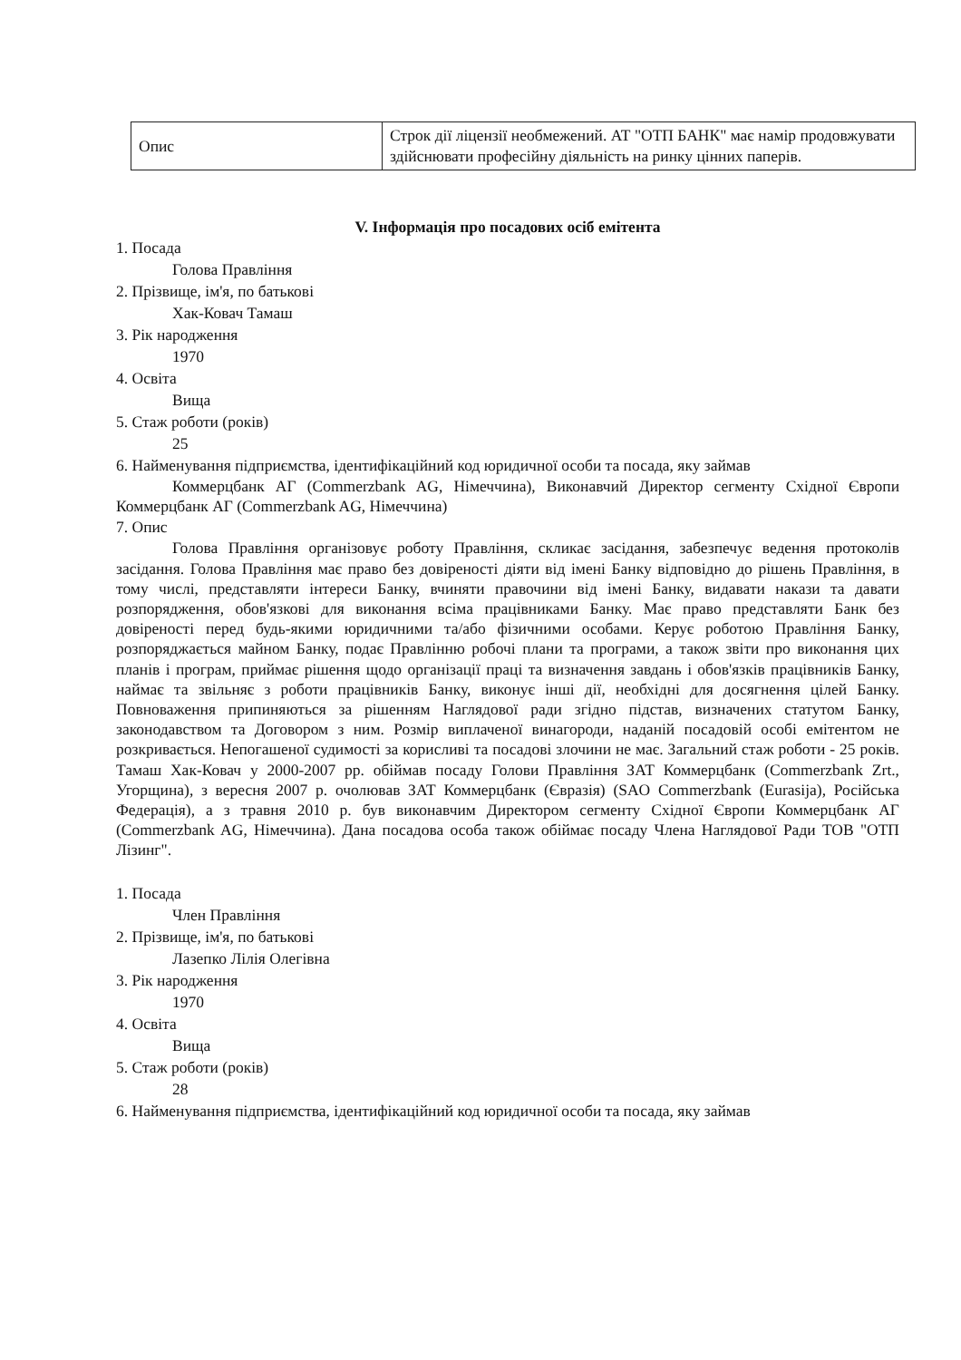| Опис | Строк дії ліцензії необмежений. АТ "ОТП БАНК" має намір продовжувати здійснювати професійну діяльність на ринку цінних паперів. |
V. Інформація про посадових осіб емітента
1. Посада
Голова Правління
2. Прізвище, ім'я, по батькові
Хак-Ковач Тамаш
3. Рік народження
1970
4. Освіта
Вища
5. Стаж роботи (років)
25
6. Найменування підприємства, ідентифікаційний код юридичної особи та посада, яку займав
Коммерцбанк АГ (Commerzbank AG, Німеччина), Виконавчий Директор сегменту Східної Європи Коммерцбанк АГ (Commerzbank AG, Німеччина)
7. Опис
Голова Правління організовує роботу Правління, скликає засідання, забезпечує ведення протоколів засідання. Голова Правління має право без довіреності діяти від імені Банку відповідно до рішень Правління, в тому числі, представляти інтереси Банку, вчиняти правочини від імені Банку, видавати накази та давати розпорядження, обов'язкові для виконання всіма працівниками Банку. Має право представляти Банк без довіреності перед будь-якими юридичними та/або фізичними особами. Керує роботою Правління Банку, розпоряджається майном Банку, подає Правлінню робочі плани та програми, а також звіти про виконання цих планів і програм, приймає рішення щодо організації праці та визначення завдань і обов'язків працівників Банку, наймає та звільняє з роботи працівників Банку, виконує інші дії, необхідні для досягнення цілей Банку. Повноваження припиняються за рішенням Наглядової ради згідно підстав, визначених статутом Банку, законодавством та Договором з ним. Розмір виплаченої винагороди, наданій посадовій особі емітентом не розкривається. Непогашеної судимості за корисливі та посадові злочини не має. Загальний стаж роботи - 25 років. Тамаш Хак-Ковач у 2000-2007 рр. обіймав посаду Голови Правління ЗАТ Коммерцбанк (Commerzbank Zrt., Угорщина), з вересня 2007 р. очолював ЗАТ Коммерцбанк (Євразія) (SAO Commerzbank (Eurasija), Російська Федерація), а з травня 2010 р. був виконавчим Директором сегменту Східної Європи Коммерцбанк АГ (Commerzbank AG, Німеччина). Дана посадова особа також обіймає посаду Члена Наглядової Ради ТОВ "ОТП Лізинг".
1. Посада
Член Правління
2. Прізвище, ім'я, по батькові
Лазепко Лілія Олегівна
3. Рік народження
1970
4. Освіта
Вища
5. Стаж роботи (років)
28
6. Найменування підприємства, ідентифікаційний код юридичної особи та посада, яку займав